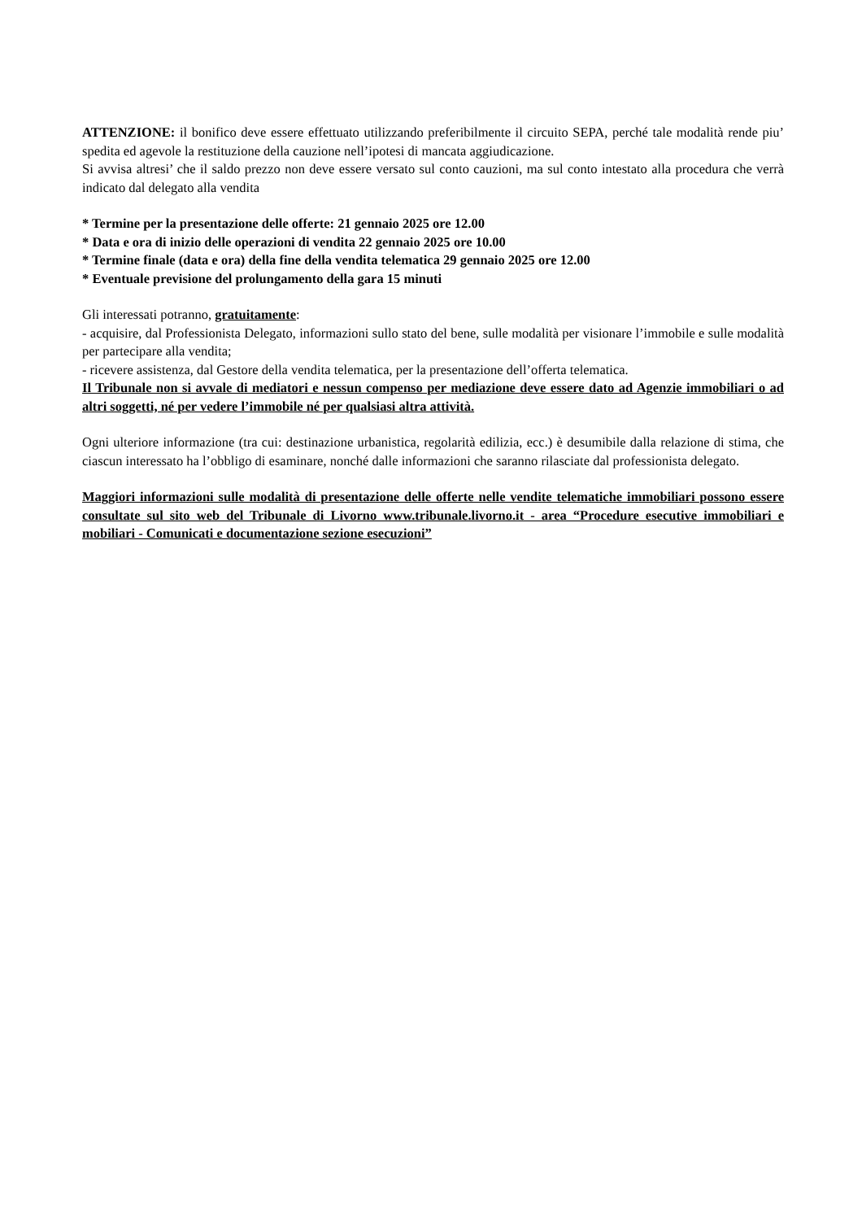ATTENZIONE: il bonifico deve essere effettuato utilizzando preferibilmente il circuito SEPA, perché tale modalità rende piu’ spedita ed agevole la restituzione della cauzione nell’ipotesi di mancata aggiudicazione.
Si avvisa altresi’ che il saldo prezzo non deve essere versato sul conto cauzioni, ma sul conto intestato alla procedura che verrà indicato dal delegato alla vendita
* Termine per la presentazione delle offerte: 21 gennaio 2025 ore 12.00
* Data e ora di inizio delle operazioni di vendita 22 gennaio 2025 ore 10.00
* Termine finale (data e ora) della fine della vendita telematica 29 gennaio 2025 ore 12.00
* Eventuale previsione del prolungamento della gara 15 minuti
Gli interessati potranno, gratuitamente:
- acquisire, dal Professionista Delegato, informazioni sullo stato del bene, sulle modalità per visionare l’immobile e sulle modalità per partecipare alla vendita;
- ricevere assistenza, dal Gestore della vendita telematica, per la presentazione dell’offerta telematica.
Il Tribunale non si avvale di mediatori e nessun compenso per mediazione deve essere dato ad Agenzie immobiliari o ad altri soggetti, né per vedere l’immobile né per qualsiasi altra attività.
Ogni ulteriore informazione (tra cui: destinazione urbanistica, regolarità edilizia, ecc.) è desumibile dalla relazione di stima, che ciascun interessato ha l’obbligo di esaminare, nonché dalle informazioni che saranno rilasciate dal professionista delegato.
Maggiori informazioni sulle modalità di presentazione delle offerte nelle vendite telematiche immobiliari possono essere consultate sul sito web del Tribunale di Livorno www.tribunale.livorno.it - area “Procedure esecutive immobiliari e mobiliari - Comunicati e documentazione sezione esecuzioni”